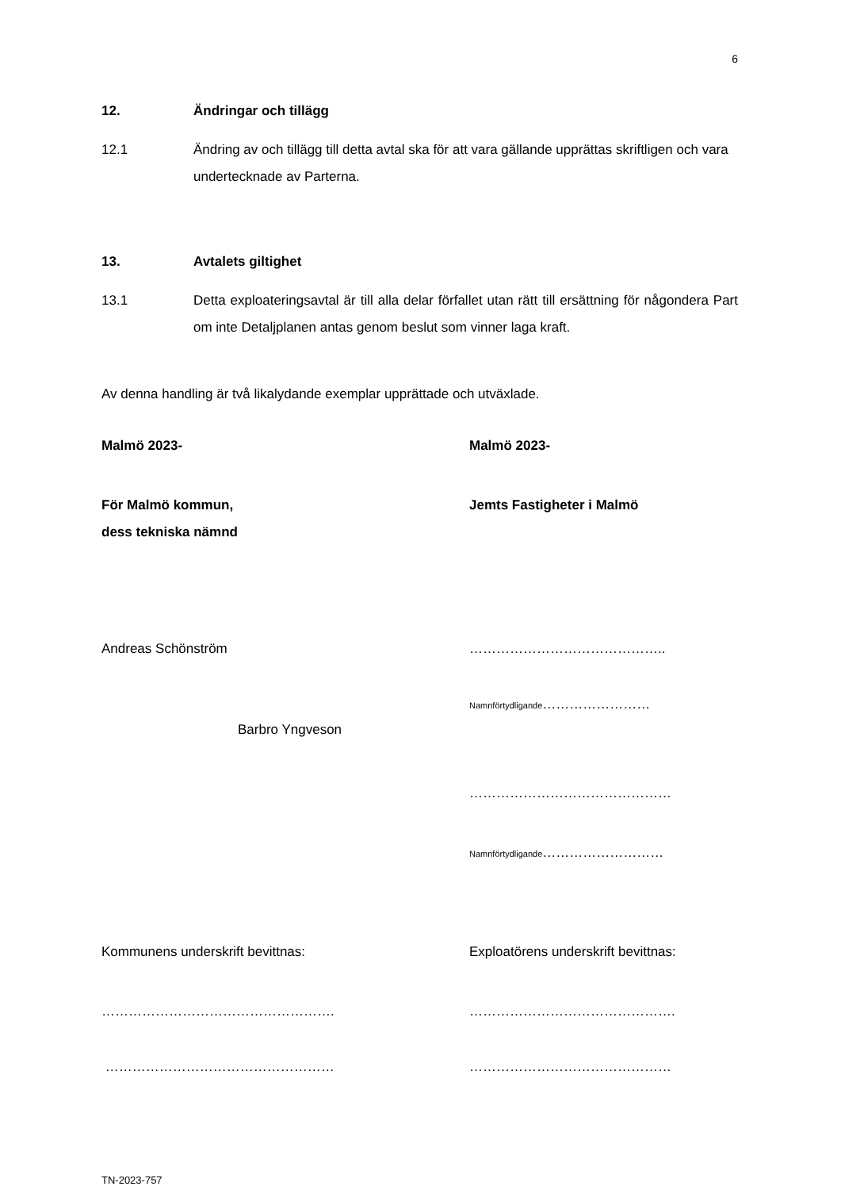6
12. Ändringar och tillägg
12.1 Ändring av och tillägg till detta avtal ska för att vara gällande upprättas skriftligen och vara undertecknade av Parterna.
13. Avtalets giltighet
13.1 Detta exploateringsavtal är till alla delar förfallet utan rätt till ersättning för någondera Part om inte Detaljplanen antas genom beslut som vinner laga kraft.
Av denna handling är två likalydande exemplar upprättade och utväxlade.
Malmö 2023- Malmö 2023-
För Malmö kommun,
dess tekniska nämnd
Jemts Fastigheter i Malmö
Andreas Schönström ……………………………………..
Barbro Yngveson
Namnförtydligande……………………
………………………………………
Namnförtydligande………………………
Kommunens underskrift bevittnas: Exploatörens underskrift bevittnas:
……………………………………………. ……………………………………….
…………………………………………… ………………………………………
TN-2023-757